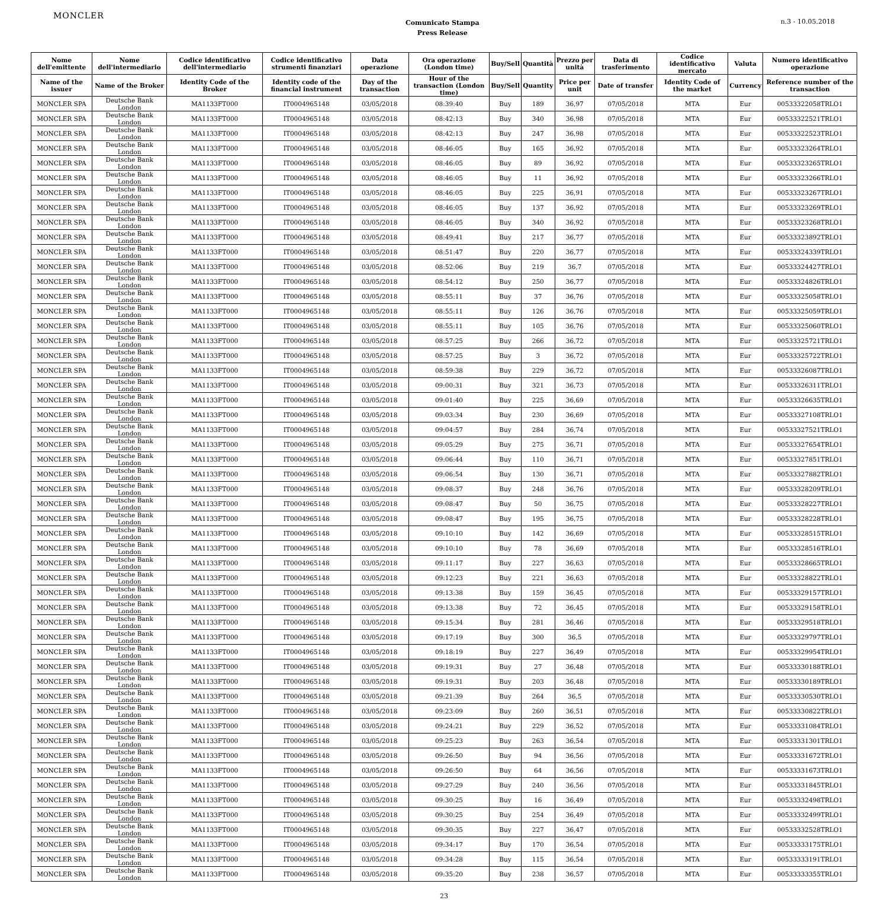MONCLER
Comunicato Stampa
Press Release
n.3 - 10.05.2018
| Nome dell'emittente | Nome dell'intermediario | Codice identificativo dell'intermediario | Codice identificativo strumenti finanziari | Data operazione | Ora operazione (London time) | Buy/Sell | Quantità | Prezzo per unità | Data di trasferimento | Codice identificativo mercato | Valuta | Numero identificativo operazione |
| --- | --- | --- | --- | --- | --- | --- | --- | --- | --- | --- | --- | --- |
| Name of the issuer | Name of the Broker | Identity Code of the Broker | Identity code of the financial instrument | Day of the transaction | Hour of the transaction (London time) | Buy/Sell | Quantity | Price per unit | Date of transfer | Identity Code of the market | Currency | Reference number of the transaction |
| MONCLER SPA | Deutsche Bank London | MA1133FT000 | IT0004965148 | 03/05/2018 | 08:39:40 | Buy | 189 | 36,97 | 07/05/2018 | MTA | Eur | 00533322058TRLO1 |
| MONCLER SPA | Deutsche Bank London | MA1133FT000 | IT0004965148 | 03/05/2018 | 08:42:13 | Buy | 340 | 36,98 | 07/05/2018 | MTA | Eur | 00533322521TRLO1 |
| MONCLER SPA | Deutsche Bank London | MA1133FT000 | IT0004965148 | 03/05/2018 | 08:42:13 | Buy | 247 | 36,98 | 07/05/2018 | MTA | Eur | 00533322523TRLO1 |
| MONCLER SPA | Deutsche Bank London | MA1133FT000 | IT0004965148 | 03/05/2018 | 08:46:05 | Buy | 165 | 36,92 | 07/05/2018 | MTA | Eur | 00533323264TRLO1 |
| MONCLER SPA | Deutsche Bank London | MA1133FT000 | IT0004965148 | 03/05/2018 | 08:46:05 | Buy | 89 | 36,92 | 07/05/2018 | MTA | Eur | 00533323265TRLO1 |
| MONCLER SPA | Deutsche Bank London | MA1133FT000 | IT0004965148 | 03/05/2018 | 08:46:05 | Buy | 11 | 36,92 | 07/05/2018 | MTA | Eur | 00533323266TRLO1 |
| MONCLER SPA | Deutsche Bank London | MA1133FT000 | IT0004965148 | 03/05/2018 | 08:46:05 | Buy | 225 | 36,91 | 07/05/2018 | MTA | Eur | 00533323267TRLO1 |
| MONCLER SPA | Deutsche Bank London | MA1133FT000 | IT0004965148 | 03/05/2018 | 08:46:05 | Buy | 137 | 36,92 | 07/05/2018 | MTA | Eur | 00533323269TRLO1 |
| MONCLER SPA | Deutsche Bank London | MA1133FT000 | IT0004965148 | 03/05/2018 | 08:46:05 | Buy | 340 | 36,92 | 07/05/2018 | MTA | Eur | 00533323268TRLO1 |
| MONCLER SPA | Deutsche Bank London | MA1133FT000 | IT0004965148 | 03/05/2018 | 08:49:41 | Buy | 217 | 36,77 | 07/05/2018 | MTA | Eur | 00533323892TRLO1 |
| MONCLER SPA | Deutsche Bank London | MA1133FT000 | IT0004965148 | 03/05/2018 | 08:51:47 | Buy | 220 | 36,77 | 07/05/2018 | MTA | Eur | 00533324339TRLO1 |
| MONCLER SPA | Deutsche Bank London | MA1133FT000 | IT0004965148 | 03/05/2018 | 08:52:06 | Buy | 219 | 36,7 | 07/05/2018 | MTA | Eur | 00533324427TRLO1 |
| MONCLER SPA | Deutsche Bank London | MA1133FT000 | IT0004965148 | 03/05/2018 | 08:54:12 | Buy | 250 | 36,77 | 07/05/2018 | MTA | Eur | 00533324826TRLO1 |
| MONCLER SPA | Deutsche Bank London | MA1133FT000 | IT0004965148 | 03/05/2018 | 08:55:11 | Buy | 37 | 36,76 | 07/05/2018 | MTA | Eur | 00533325058TRLO1 |
| MONCLER SPA | Deutsche Bank London | MA1133FT000 | IT0004965148 | 03/05/2018 | 08:55:11 | Buy | 126 | 36,76 | 07/05/2018 | MTA | Eur | 00533325059TRLO1 |
| MONCLER SPA | Deutsche Bank London | MA1133FT000 | IT0004965148 | 03/05/2018 | 08:55:11 | Buy | 105 | 36,76 | 07/05/2018 | MTA | Eur | 00533325060TRLO1 |
| MONCLER SPA | Deutsche Bank London | MA1133FT000 | IT0004965148 | 03/05/2018 | 08:57:25 | Buy | 266 | 36,72 | 07/05/2018 | MTA | Eur | 00533325721TRLO1 |
| MONCLER SPA | Deutsche Bank London | MA1133FT000 | IT0004965148 | 03/05/2018 | 08:57:25 | Buy | 3 | 36,72 | 07/05/2018 | MTA | Eur | 00533325722TRLO1 |
| MONCLER SPA | Deutsche Bank London | MA1133FT000 | IT0004965148 | 03/05/2018 | 08:59:38 | Buy | 229 | 36,72 | 07/05/2018 | MTA | Eur | 00533326087TRLO1 |
| MONCLER SPA | Deutsche Bank London | MA1133FT000 | IT0004965148 | 03/05/2018 | 09:00:31 | Buy | 321 | 36,73 | 07/05/2018 | MTA | Eur | 00533326311TRLO1 |
| MONCLER SPA | Deutsche Bank London | MA1133FT000 | IT0004965148 | 03/05/2018 | 09:01:40 | Buy | 225 | 36,69 | 07/05/2018 | MTA | Eur | 00533326635TRLO1 |
| MONCLER SPA | Deutsche Bank London | MA1133FT000 | IT0004965148 | 03/05/2018 | 09:03:34 | Buy | 230 | 36,69 | 07/05/2018 | MTA | Eur | 00533327108TRLO1 |
| MONCLER SPA | Deutsche Bank London | MA1133FT000 | IT0004965148 | 03/05/2018 | 09:04:57 | Buy | 284 | 36,74 | 07/05/2018 | MTA | Eur | 00533327521TRLO1 |
| MONCLER SPA | Deutsche Bank London | MA1133FT000 | IT0004965148 | 03/05/2018 | 09:05:29 | Buy | 275 | 36,71 | 07/05/2018 | MTA | Eur | 00533327654TRLO1 |
| MONCLER SPA | Deutsche Bank London | MA1133FT000 | IT0004965148 | 03/05/2018 | 09:06:44 | Buy | 110 | 36,71 | 07/05/2018 | MTA | Eur | 00533327851TRLO1 |
| MONCLER SPA | Deutsche Bank London | MA1133FT000 | IT0004965148 | 03/05/2018 | 09:06:54 | Buy | 130 | 36,71 | 07/05/2018 | MTA | Eur | 00533327882TRLO1 |
| MONCLER SPA | Deutsche Bank London | MA1133FT000 | IT0004965148 | 03/05/2018 | 09:08:37 | Buy | 248 | 36,76 | 07/05/2018 | MTA | Eur | 00533328209TRLO1 |
| MONCLER SPA | Deutsche Bank London | MA1133FT000 | IT0004965148 | 03/05/2018 | 09:08:47 | Buy | 50 | 36,75 | 07/05/2018 | MTA | Eur | 00533328227TRLO1 |
| MONCLER SPA | Deutsche Bank London | MA1133FT000 | IT0004965148 | 03/05/2018 | 09:08:47 | Buy | 195 | 36,75 | 07/05/2018 | MTA | Eur | 00533328228TRLO1 |
| MONCLER SPA | Deutsche Bank London | MA1133FT000 | IT0004965148 | 03/05/2018 | 09:10:10 | Buy | 142 | 36,69 | 07/05/2018 | MTA | Eur | 00533328515TRLO1 |
| MONCLER SPA | Deutsche Bank London | MA1133FT000 | IT0004965148 | 03/05/2018 | 09:10:10 | Buy | 78 | 36,69 | 07/05/2018 | MTA | Eur | 00533328516TRLO1 |
| MONCLER SPA | Deutsche Bank London | MA1133FT000 | IT0004965148 | 03/05/2018 | 09:11:17 | Buy | 227 | 36,63 | 07/05/2018 | MTA | Eur | 00533328665TRLO1 |
| MONCLER SPA | Deutsche Bank London | MA1133FT000 | IT0004965148 | 03/05/2018 | 09:12:23 | Buy | 221 | 36,63 | 07/05/2018 | MTA | Eur | 00533328822TRLO1 |
| MONCLER SPA | Deutsche Bank London | MA1133FT000 | IT0004965148 | 03/05/2018 | 09:13:38 | Buy | 159 | 36,45 | 07/05/2018 | MTA | Eur | 00533329157TRLO1 |
| MONCLER SPA | Deutsche Bank London | MA1133FT000 | IT0004965148 | 03/05/2018 | 09:13:38 | Buy | 72 | 36,45 | 07/05/2018 | MTA | Eur | 00533329158TRLO1 |
| MONCLER SPA | Deutsche Bank London | MA1133FT000 | IT0004965148 | 03/05/2018 | 09:15:34 | Buy | 281 | 36,46 | 07/05/2018 | MTA | Eur | 00533329518TRLO1 |
| MONCLER SPA | Deutsche Bank London | MA1133FT000 | IT0004965148 | 03/05/2018 | 09:17:19 | Buy | 300 | 36,5 | 07/05/2018 | MTA | Eur | 00533329797TRLO1 |
| MONCLER SPA | Deutsche Bank London | MA1133FT000 | IT0004965148 | 03/05/2018 | 09:18:19 | Buy | 227 | 36,49 | 07/05/2018 | MTA | Eur | 00533329954TRLO1 |
| MONCLER SPA | Deutsche Bank London | MA1133FT000 | IT0004965148 | 03/05/2018 | 09:19:31 | Buy | 27 | 36,48 | 07/05/2018 | MTA | Eur | 00533330188TRLO1 |
| MONCLER SPA | Deutsche Bank London | MA1133FT000 | IT0004965148 | 03/05/2018 | 09:19:31 | Buy | 203 | 36,48 | 07/05/2018 | MTA | Eur | 00533330189TRLO1 |
| MONCLER SPA | Deutsche Bank London | MA1133FT000 | IT0004965148 | 03/05/2018 | 09:21:39 | Buy | 264 | 36,5 | 07/05/2018 | MTA | Eur | 00533330530TRLO1 |
| MONCLER SPA | Deutsche Bank London | MA1133FT000 | IT0004965148 | 03/05/2018 | 09:23:09 | Buy | 260 | 36,51 | 07/05/2018 | MTA | Eur | 00533330822TRLO1 |
| MONCLER SPA | Deutsche Bank London | MA1133FT000 | IT0004965148 | 03/05/2018 | 09:24:21 | Buy | 229 | 36,52 | 07/05/2018 | MTA | Eur | 00533331084TRLO1 |
| MONCLER SPA | Deutsche Bank London | MA1133FT000 | IT0004965148 | 03/05/2018 | 09:25:23 | Buy | 263 | 36,54 | 07/05/2018 | MTA | Eur | 00533331301TRLO1 |
| MONCLER SPA | Deutsche Bank London | MA1133FT000 | IT0004965148 | 03/05/2018 | 09:26:50 | Buy | 94 | 36,56 | 07/05/2018 | MTA | Eur | 00533331672TRLO1 |
| MONCLER SPA | Deutsche Bank London | MA1133FT000 | IT0004965148 | 03/05/2018 | 09:26:50 | Buy | 64 | 36,56 | 07/05/2018 | MTA | Eur | 00533331673TRLO1 |
| MONCLER SPA | Deutsche Bank London | MA1133FT000 | IT0004965148 | 03/05/2018 | 09:27:29 | Buy | 240 | 36,56 | 07/05/2018 | MTA | Eur | 00533331845TRLO1 |
| MONCLER SPA | Deutsche Bank London | MA1133FT000 | IT0004965148 | 03/05/2018 | 09:30:25 | Buy | 16 | 36,49 | 07/05/2018 | MTA | Eur | 00533332498TRLO1 |
| MONCLER SPA | Deutsche Bank London | MA1133FT000 | IT0004965148 | 03/05/2018 | 09:30:25 | Buy | 254 | 36,49 | 07/05/2018 | MTA | Eur | 00533332499TRLO1 |
| MONCLER SPA | Deutsche Bank London | MA1133FT000 | IT0004965148 | 03/05/2018 | 09:30:35 | Buy | 227 | 36,47 | 07/05/2018 | MTA | Eur | 00533332528TRLO1 |
| MONCLER SPA | Deutsche Bank London | MA1133FT000 | IT0004965148 | 03/05/2018 | 09:34:17 | Buy | 170 | 36,54 | 07/05/2018 | MTA | Eur | 00533333175TRLO1 |
| MONCLER SPA | Deutsche Bank London | MA1133FT000 | IT0004965148 | 03/05/2018 | 09:34:28 | Buy | 115 | 36,54 | 07/05/2018 | MTA | Eur | 00533333191TRLO1 |
| MONCLER SPA | Deutsche Bank London | MA1133FT000 | IT0004965148 | 03/05/2018 | 09:35:20 | Buy | 238 | 36,57 | 07/05/2018 | MTA | Eur | 00533333355TRLO1 |
23